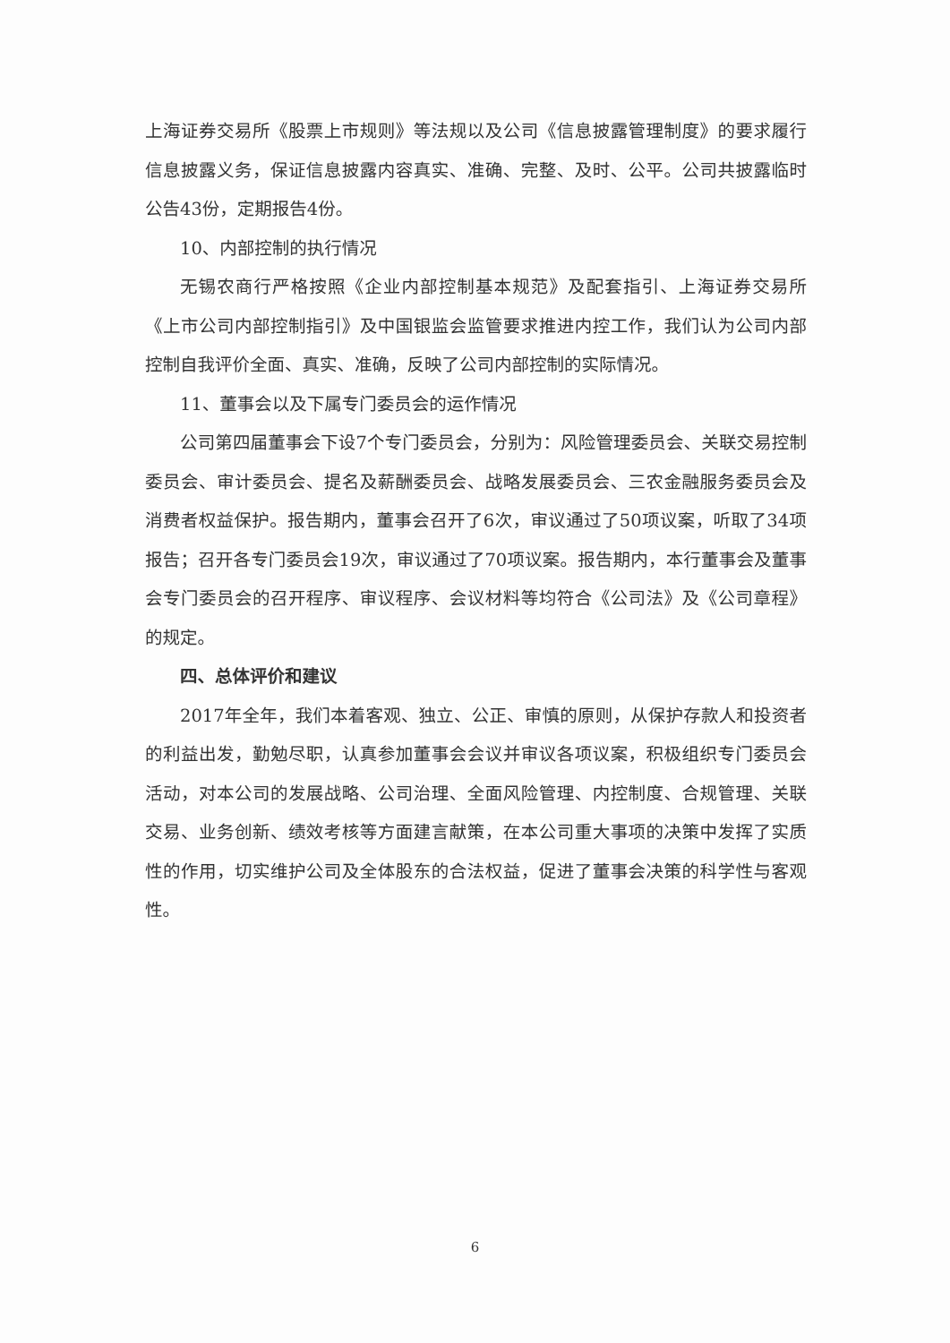上海证券交易所《股票上市规则》等法规以及公司《信息披露管理制度》的要求履行信息披露义务，保证信息披露内容真实、准确、完整、及时、公平。公司共披露临时公告43份，定期报告4份。
10、内部控制的执行情况
无锡农商行严格按照《企业内部控制基本规范》及配套指引、上海证券交易所《上市公司内部控制指引》及中国银监会监管要求推进内控工作，我们认为公司内部控制自我评价全面、真实、准确，反映了公司内部控制的实际情况。
11、董事会以及下属专门委员会的运作情况
公司第四届董事会下设7个专门委员会，分别为：风险管理委员会、关联交易控制委员会、审计委员会、提名及薪酬委员会、战略发展委员会、三农金融服务委员会及消费者权益保护。报告期内，董事会召开了6次，审议通过了50项议案，听取了34项报告；召开各专门委员会19次，审议通过了70项议案。报告期内，本行董事会及董事会专门委员会的召开程序、审议程序、会议材料等均符合《公司法》及《公司章程》的规定。
四、总体评价和建议
2017年全年，我们本着客观、独立、公正、审慎的原则，从保护存款人和投资者的利益出发，勤勉尽职，认真参加董事会会议并审议各项议案，积极组织专门委员会活动，对本公司的发展战略、公司治理、全面风险管理、内控制度、合规管理、关联交易、业务创新、绩效考核等方面建言献策，在本公司重大事项的决策中发挥了实质性的作用，切实维护公司及全体股东的合法权益，促进了董事会决策的科学性与客观性。
6